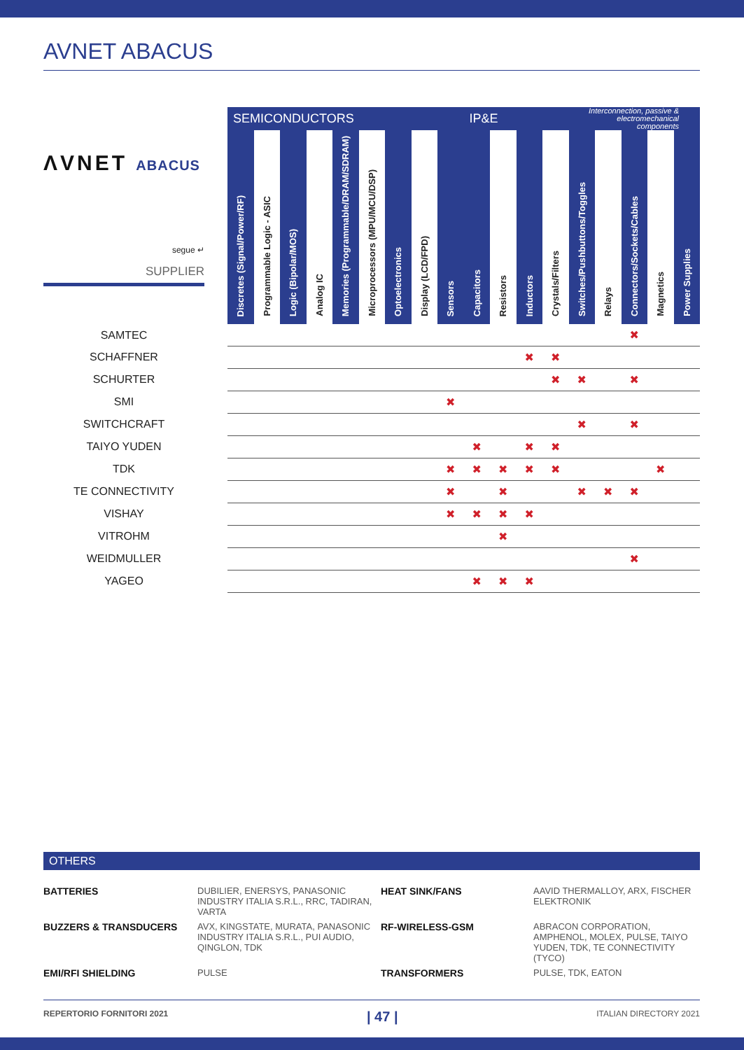AVNET ABACUS
| | SEMICONDUCTORS | | | | | | | | | IP&E | | | | Interconnection, passive & electromechanical components | | | | |
| ΛVNET ABACUS segue ↵ SUPPLIER | Discretes (Signal/Power/RF) | Programmable Logic - ASIC | Logic (Bipolar/MOS) | Analog IC | Memories (Programmable/DRAM/SDRAM) | Microprocessors (MPU/MCU/DSP) | Optoelectronics | Display (LCD/FPD) | Sensors | Capacitors | Resistors | Inductors | Crystals/Filters | Switches/Pushbuttons/Toggles | Relays | Connectors/Sockets/Cables | Magnetics | Power Supplies |
| SAMTEC | | | | | | | | | | | | | | | | ✖ | | |
| SCHAFFNER | | | | | | | | | | | | ✖ | ✖ | | | | | |
| SCHURTER | | | | | | | | | | | | | ✖ | ✖ | | ✖ | | |
| SMI | | | | | | | | | ✖ | | | | | | | | | |
| SWITCHCRAFT | | | | | | | | | | | | | | ✖ | | ✖ | | |
| TAIYO YUDEN | | | | | | | | | | ✖ | | ✖ | ✖ | | | | | |
| TDK | | | | | | | | | ✖ | ✖ | ✖ | ✖ | ✖ | | | | ✖ | |
| TE CONNECTIVITY | | | | | | | | | ✖ | | ✖ | | | ✖ | ✖ | ✖ | | |
| VISHAY | | | | | | | | | ✖ | ✖ | ✖ | ✖ | | | | | | |
| VITROHM | | | | | | | | | | | ✖ | | | | | | | |
| WEIDMULLER | | | | | | | | | | | | | | | | ✖ | | |
| YAGEO | | | | | | | | | | ✖ | ✖ | ✖ | | | | | | |
OTHERS
BATTERIES
DUBILIER, ENERSYS, PANASONIC INDUSTRY ITALIA S.R.L., RRC, TADIRAN, VARTA
HEAT SINK/FANS
AAVID THERMALLOY, ARX, FISCHER ELEKTRONIK
BUZZERS & TRANSDUCERS
AVX, KINGSTATE, MURATA, PANASONIC INDUSTRY ITALIA S.R.L., PUI AUDIO, QINGLON, TDK
RF-WIRELESS-GSM
ABRACON CORPORATION, AMPHENOL, MOLEX, PULSE, TAIYO YUDEN, TDK, TE CONNECTIVITY (TYCO)
EMI/RFI SHIELDING
PULSE
TRANSFORMERS
PULSE, TDK, EATON
REPERTORIO FORNITORI 2021 | 47 | ITALIAN DIRECTORY 2021